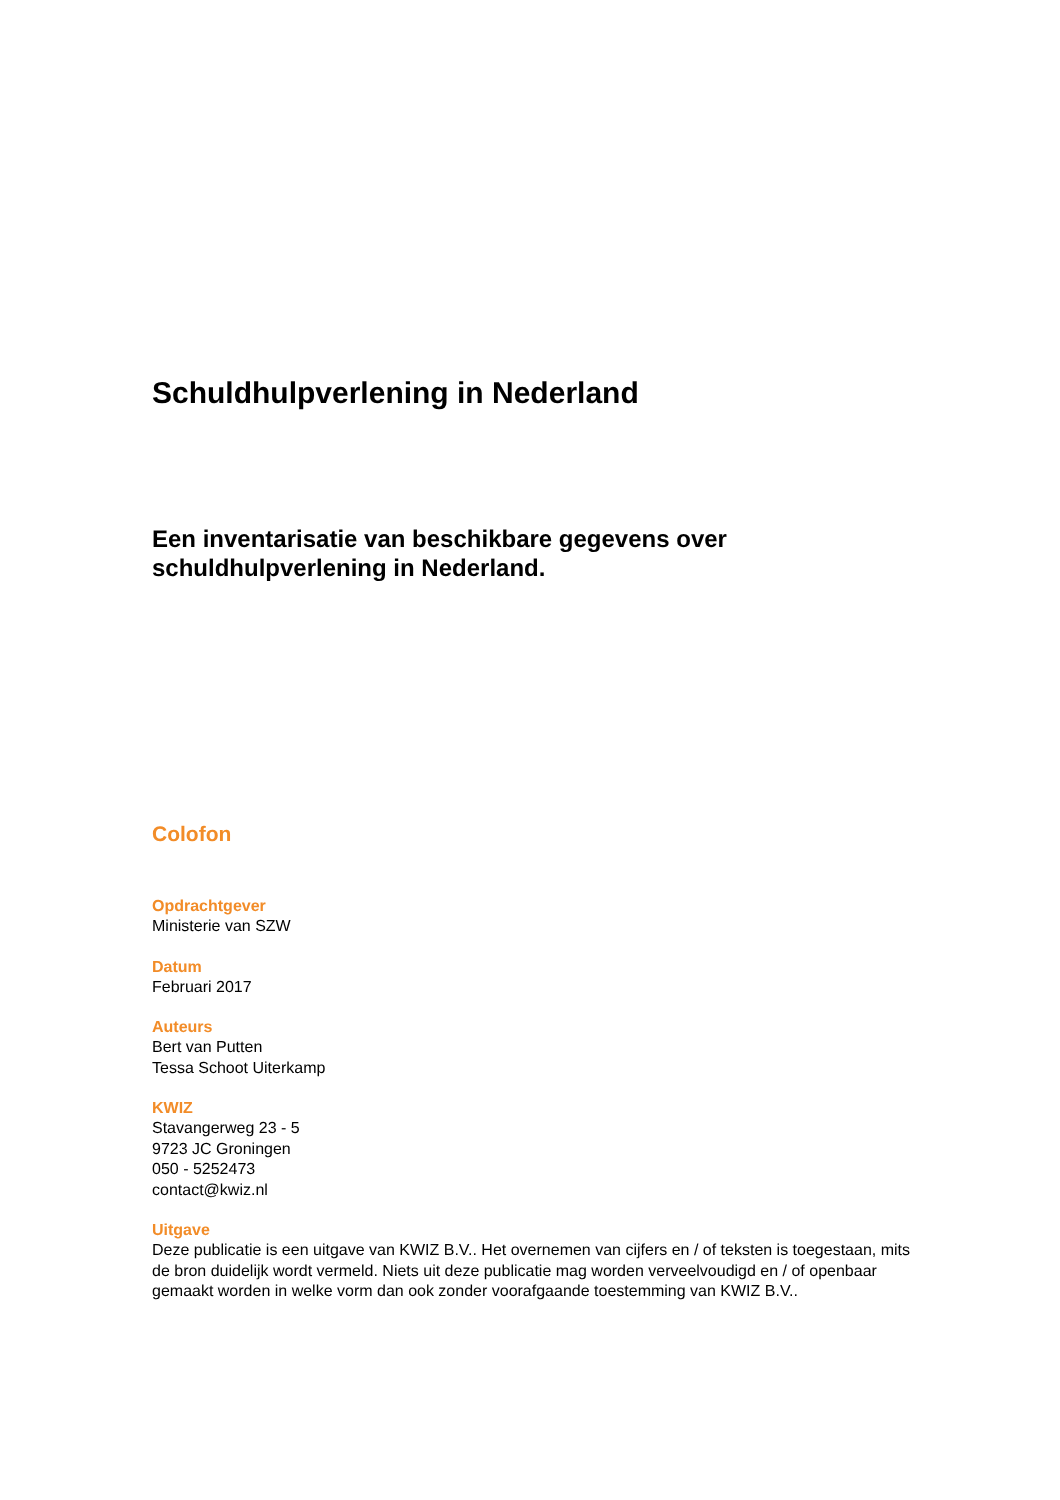Schuldhulpverlening in Nederland
Een inventarisatie van beschikbare gegevens over schuldhulpverlening in Nederland.
Colofon
Opdrachtgever
Ministerie van SZW
Datum
Februari 2017
Auteurs
Bert van Putten
Tessa Schoot Uiterkamp
KWIZ
Stavangerweg 23 - 5
9723 JC Groningen
050 - 5252473
contact@kwiz.nl
Uitgave
Deze publicatie is een uitgave van KWIZ B.V.. Het overnemen van cijfers en / of teksten is toegestaan, mits de bron duidelijk wordt vermeld. Niets uit deze publicatie mag worden verveelvoudigd en / of openbaar gemaakt worden in welke vorm dan ook zonder voorafgaande toestemming van KWIZ B.V..